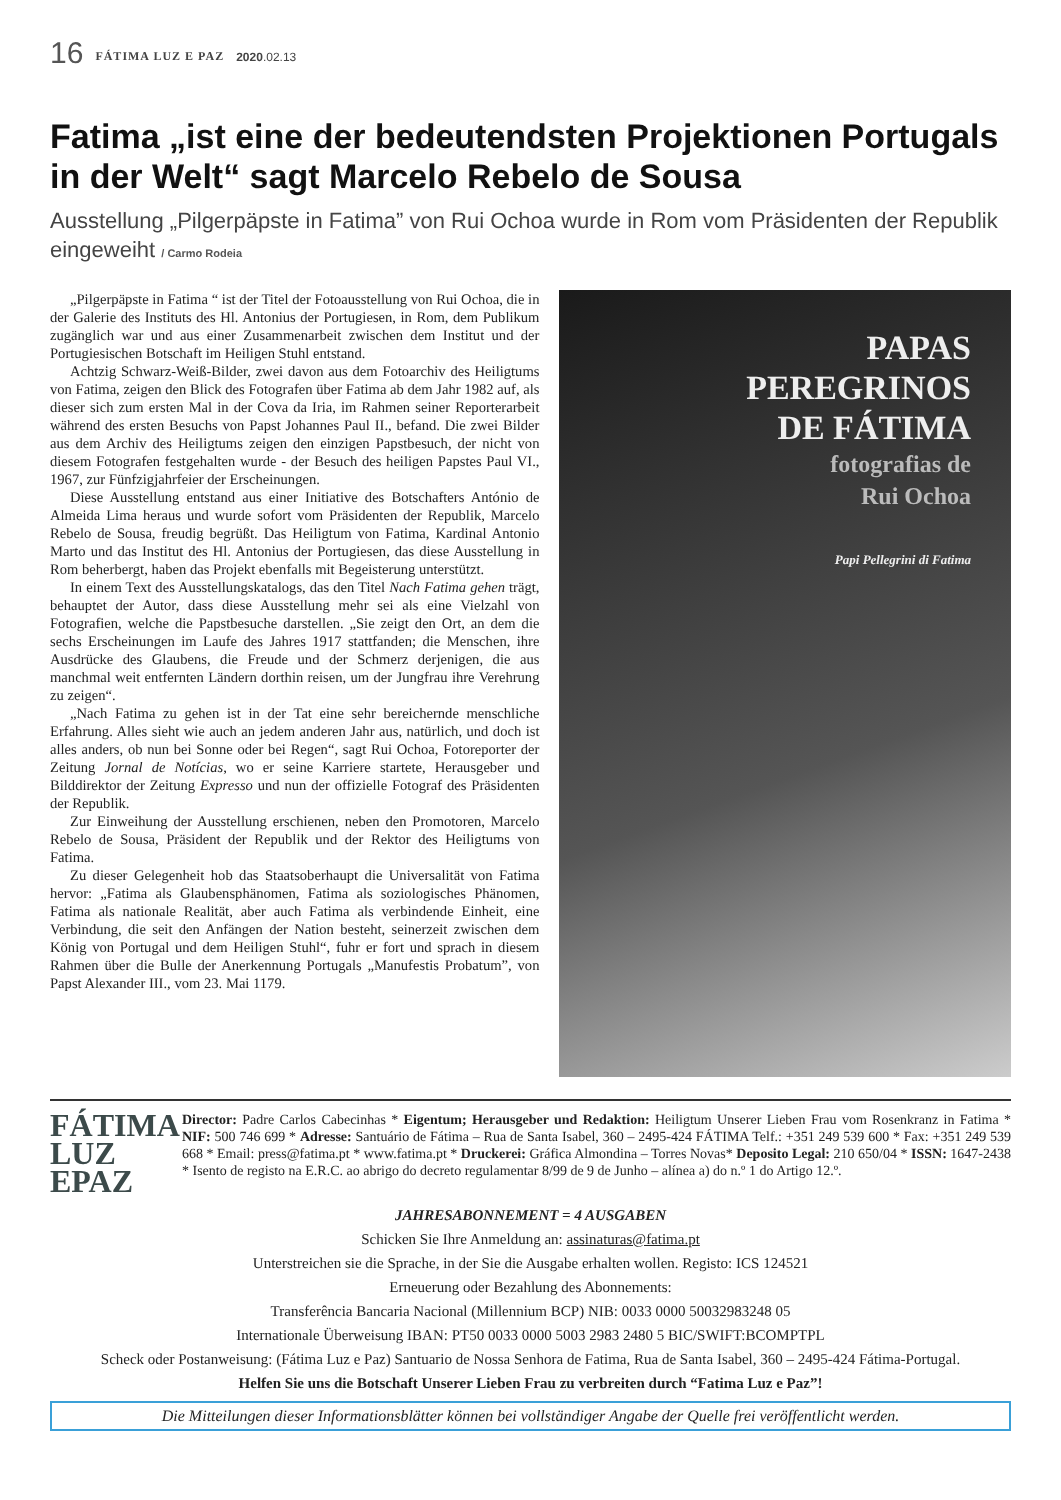16 FÁTIMA LUZ E PAZ 2020.02.13
Fatima „ist eine der bedeutendsten Projektionen Portugals in der Welt“ sagt Marcelo Rebelo de Sousa
Ausstellung „Pilgerpäpste in Fatima” von Rui Ochoa wurde in Rom vom Präsidenten der Republik eingeweiht / Carmo Rodeia
„Pilgerpäpste in Fatima “ ist der Titel der Fotoausstellung von Rui Ochoa, die in der Galerie des Instituts des Hl. Antonius der Portugiesen, in Rom, dem Publikum zugänglich war und aus einer Zusammenarbeit zwischen dem Institut und der Portugiesischen Botschaft im Heiligen Stuhl entstand.
Achtzig Schwarz-Weiß-Bilder, zwei davon aus dem Fotoarchiv des Heiligtums von Fatima, zeigen den Blick des Fotografen über Fatima ab dem Jahr 1982 auf, als dieser sich zum ersten Mal in der Cova da Iria, im Rahmen seiner Reporterarbeit während des ersten Besuchs von Papst Johannes Paul II., befand. Die zwei Bilder aus dem Archiv des Heiligtums zeigen den einzigen Papstbesuch, der nicht von diesem Fotografen festgehalten wurde - der Besuch des heiligen Papstes Paul VI., 1967, zur Fünfzigjahrfeier der Erscheinungen.
Diese Ausstellung entstand aus einer Initiative des Botschafters António de Almeida Lima heraus und wurde sofort vom Präsidenten der Republik, Marcelo Rebelo de Sousa, freudig begrüßt. Das Heiligtum von Fatima, Kardinal Antonio Marto und das Institut des Hl. Antonius der Portugiesen, das diese Ausstellung in Rom beherbergt, haben das Projekt ebenfalls mit Begeisterung unterstützt.
In einem Text des Ausstellungskatalogs, das den Titel Nach Fatima gehen trägt, behauptet der Autor, dass diese Ausstellung mehr sei als eine Vielzahl von Fotografien, welche die Papstbesuche darstellen. „Sie zeigt den Ort, an dem die sechs Erscheinungen im Laufe des Jahres 1917 stattfanden; die Menschen, ihre Ausdrücke des Glaubens, die Freude und der Schmerz derjenigen, die aus manchmal weit entfernten Ländern dorthin reisen, um der Jungfrau ihre Verehrung zu zeigen“.
„Nach Fatima zu gehen ist in der Tat eine sehr bereichernde menschliche Erfahrung. Alles sieht wie auch an jedem anderen Jahr aus, natürlich, und doch ist alles anders, ob nun bei Sonne oder bei Regen“, sagt Rui Ochoa, Fotoreporter der Zeitung Jornal de Notícias, wo er seine Karriere startete, Herausgeber und Bilddirektor der Zeitung Expresso und nun der offizielle Fotograf des Präsidenten der Republik.
Zur Einweihung der Ausstellung erschienen, neben den Promotoren, Marcelo Rebelo de Sousa, Präsident der Republik und der Rektor des Heiligtums von Fatima.
Zu dieser Gelegenheit hob das Staatsoberhaupt die Universalität von Fatima hervor: „Fatima als Glaubensphänomen, Fatima als soziologisches Phänomen, Fatima als nationale Realität, aber auch Fatima als verbindende Einheit, eine Verbindung, die seit den Anfängen der Nation besteht, seinerzeit zwischen dem König von Portugal und dem Heiligen Stuhl“, fuhr er fort und sprach in diesem Rahmen über die Bulle der Anerkennung Portugals „Manufestis Probatum”, von Papst Alexander III., vom 23. Mai 1179.
PAPAS
PEREGRINOS
DE FÁTIMA
fotografias de
Rui Ochoa
Papi Pellegrini di Fatima
FÁTIMA
LUZ
EPAZ
Director: Padre Carlos Cabecinhas * Eigentum; Herausgeber und Redaktion: Heiligtum Unserer Lieben Frau vom Rosenkranz in Fatima * NIF: 500 746 699 * Adresse: Santuário de Fátima – Rua de Santa Isabel, 360 – 2495-424 FÁTIMA Telf.: +351 249 539 600 * Fax: +351 249 539 668 * Email: press@fatima.pt * www.fatima.pt * Druckerei: Gráfica Almondina – Torres Novas* Deposito Legal: 210 650/04 * ISSN: 1647-2438 * Isento de registo na E.R.C. ao abrigo do decreto regulamentar 8/99 de 9 de Junho – alínea a) do n.º 1 do Artigo 12.º.
JAHRESABONNEMENT = 4 AUSGABEN
Schicken Sie Ihre Anmeldung an: assinaturas@fatima.pt
Unterstreichen sie die Sprache, in der Sie die Ausgabe erhalten wollen. Registo: ICS 124521
Erneuerung oder Bezahlung des Abonnements:
Transferência Bancaria Nacional (Millennium BCP) NIB: 0033 0000 50032983248 05
Internationale Überweisung IBAN: PT50 0033 0000 5003 2983 2480 5 BIC/SWIFT:BCOMPTPL
Scheck oder Postanweisung: (Fátima Luz e Paz) Santuario de Nossa Senhora de Fatima, Rua de Santa Isabel, 360 – 2495-424 Fátima-Portugal.
Helfen Sie uns die Botschaft Unserer Lieben Frau zu verbreiten durch “Fatima Luz e Paz”!
Die Mitteilungen dieser Informationsblätter können bei vollständiger Angabe der Quelle frei veröffentlicht werden.